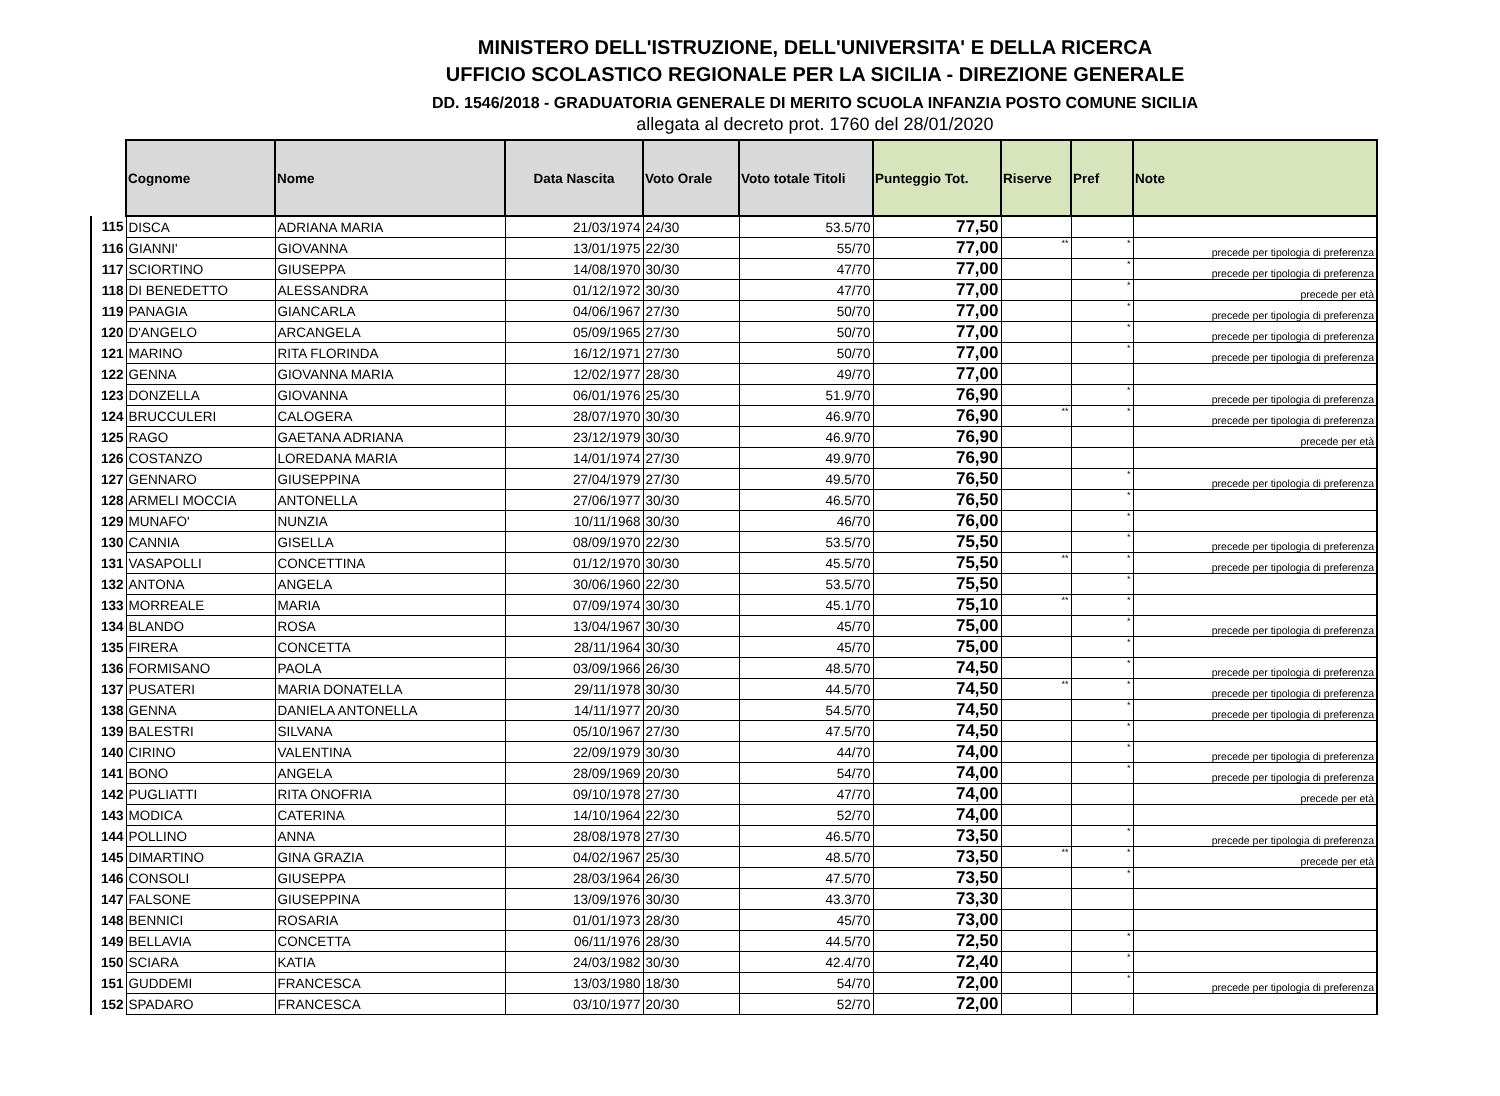MINISTERO DELL'ISTRUZIONE, DELL'UNIVERSITA' E DELLA RICERCA
UFFICIO SCOLASTICO REGIONALE PER LA SICILIA - DIREZIONE GENERALE
DD. 1546/2018 - GRADUATORIA GENERALE DI MERITO SCUOLA INFANZIA POSTO COMUNE SICILIA
allegata al decreto prot. 1760 del 28/01/2020
| | Cognome | Nome | Data Nascita | Voto Orale | Voto totale Titoli | Punteggio Tot. | Riserve | Pref | Note |
| --- | --- | --- | --- | --- | --- | --- | --- | --- | --- |
| 115 | DISCA | ADRIANA MARIA | 21/03/1974 | 24/30 | 53.5/70 | 77,50 | | | |
| 116 | GIANNI' | GIOVANNA | 13/01/1975 | 22/30 | 55/70 | 77,00 | ** | * | precede per tipologia di preferenza |
| 117 | SCIORTINO | GIUSEPPA | 14/08/1970 | 30/30 | 47/70 | 77,00 | | * | precede per tipologia di preferenza |
| 118 | DI BENEDETTO | ALESSANDRA | 01/12/1972 | 30/30 | 47/70 | 77,00 | | * | precede per età |
| 119 | PANAGIA | GIANCARLA | 04/06/1967 | 27/30 | 50/70 | 77,00 | | * | precede per tipologia di preferenza |
| 120 | D'ANGELO | ARCANGELA | 05/09/1965 | 27/30 | 50/70 | 77,00 | | * | precede per tipologia di preferenza |
| 121 | MARINO | RITA FLORINDA | 16/12/1971 | 27/30 | 50/70 | 77,00 | | * | precede per tipologia di preferenza |
| 122 | GENNA | GIOVANNA MARIA | 12/02/1977 | 28/30 | 49/70 | 77,00 | | | |
| 123 | DONZELLA | GIOVANNA | 06/01/1976 | 25/30 | 51.9/70 | 76,90 | | * | precede per tipologia di preferenza |
| 124 | BRUCCULERI | CALOGERA | 28/07/1970 | 30/30 | 46.9/70 | 76,90 | ** | * | precede per tipologia di preferenza |
| 125 | RAGO | GAETANA ADRIANA | 23/12/1979 | 30/30 | 46.9/70 | 76,90 | | | precede per età |
| 126 | COSTANZO | LOREDANA MARIA | 14/01/1974 | 27/30 | 49.9/70 | 76,90 | | | |
| 127 | GENNARO | GIUSEPPINA | 27/04/1979 | 27/30 | 49.5/70 | 76,50 | | * | precede per tipologia di preferenza |
| 128 | ARMELI MOCCIA | ANTONELLA | 27/06/1977 | 30/30 | 46.5/70 | 76,50 | | * | |
| 129 | MUNAFO' | NUNZIA | 10/11/1968 | 30/30 | 46/70 | 76,00 | | * | |
| 130 | CANNIA | GISELLA | 08/09/1970 | 22/30 | 53.5/70 | 75,50 | | * | precede per tipologia di preferenza |
| 131 | VASAPOLLI | CONCETTINA | 01/12/1970 | 30/30 | 45.5/70 | 75,50 | ** | * | precede per tipologia di preferenza |
| 132 | ANTONA | ANGELA | 30/06/1960 | 22/30 | 53.5/70 | 75,50 | | * | |
| 133 | MORREALE | MARIA | 07/09/1974 | 30/30 | 45.1/70 | 75,10 | ** | * | |
| 134 | BLANDO | ROSA | 13/04/1967 | 30/30 | 45/70 | 75,00 | | * | precede per tipologia di preferenza |
| 135 | FIRERA | CONCETTA | 28/11/1964 | 30/30 | 45/70 | 75,00 | | * | |
| 136 | FORMISANO | PAOLA | 03/09/1966 | 26/30 | 48.5/70 | 74,50 | | * | precede per tipologia di preferenza |
| 137 | PUSATERI | MARIA DONATELLA | 29/11/1978 | 30/30 | 44.5/70 | 74,50 | ** | * | precede per tipologia di preferenza |
| 138 | GENNA | DANIELA ANTONELLA | 14/11/1977 | 20/30 | 54.5/70 | 74,50 | | * | precede per tipologia di preferenza |
| 139 | BALESTRI | SILVANA | 05/10/1967 | 27/30 | 47.5/70 | 74,50 | | * | |
| 140 | CIRINO | VALENTINA | 22/09/1979 | 30/30 | 44/70 | 74,00 | | * | precede per tipologia di preferenza |
| 141 | BONO | ANGELA | 28/09/1969 | 20/30 | 54/70 | 74,00 | | * | precede per tipologia di preferenza |
| 142 | PUGLIATTI | RITA ONOFRIA | 09/10/1978 | 27/30 | 47/70 | 74,00 | | | precede per età |
| 143 | MODICA | CATERINA | 14/10/1964 | 22/30 | 52/70 | 74,00 | | | |
| 144 | POLLINO | ANNA | 28/08/1978 | 27/30 | 46.5/70 | 73,50 | | * | precede per tipologia di preferenza |
| 145 | DIMARTINO | GINA GRAZIA | 04/02/1967 | 25/30 | 48.5/70 | 73,50 | ** | * | precede per età |
| 146 | CONSOLI | GIUSEPPA | 28/03/1964 | 26/30 | 47.5/70 | 73,50 | | * | |
| 147 | FALSONE | GIUSEPPINA | 13/09/1976 | 30/30 | 43.3/70 | 73,30 | | | |
| 148 | BENNICI | ROSARIA | 01/01/1973 | 28/30 | 45/70 | 73,00 | | | |
| 149 | BELLAVIA | CONCETTA | 06/11/1976 | 28/30 | 44.5/70 | 72,50 | | * | |
| 150 | SCIARA | KATIA | 24/03/1982 | 30/30 | 42.4/70 | 72,40 | | * | |
| 151 | GUDDEMI | FRANCESCA | 13/03/1980 | 18/30 | 54/70 | 72,00 | | * | precede per tipologia di preferenza |
| 152 | SPADARO | FRANCESCA | 03/10/1977 | 20/30 | 52/70 | 72,00 | | | |